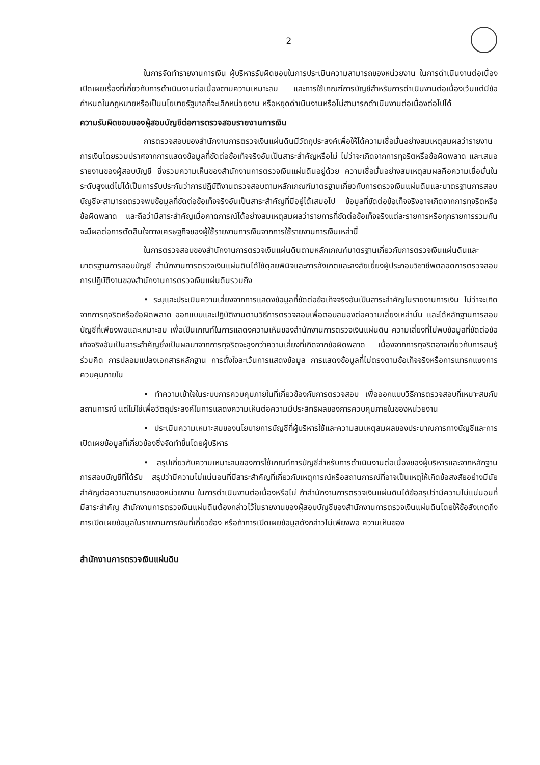2
ในการจัดทำรายงานการเงิน ผู้บริหารรับผิดชอบในการประเมินความสามารถของหน่วยงาน ในการดำเนินงานต่อเนื่อง เปิดเผยเรื่องที่เกี่ยวกับการดำเนินงานต่อเนื่องตามความเหมาะสม และการใช้เกณฑ์การบัญชีสำหรับการดำเนินงานต่อเนื่องเว้นแต่มีข้อกำหนดในกฎหมายหรือเป็นนโยบายรัฐบาลที่จะเลิกหน่วยงาน หรือหยุดดำเนินงานหรือไม่สามารถดำเนินงานต่อเนื่องต่อไปได้
ความรับผิดชอบของผู้สอบบัญชีต่อการตรวจสอบรายงานการเงิน
การตรวจสอบของสำนักงานการตรวจเงินแผ่นดินมีวัตถุประสงค์เพื่อให้ได้ความเชื่อมั่นอย่างสมเหตุสมผลว่ารายงานการเงินโดยรวมปราศจากการแสดงข้อมูลที่ขัดต่อข้อเท็จจริงอันเป็นสาระสำคัญหรือไม่ ไม่ว่าจะเกิดจากการทุจริตหรือข้อผิดพลาด และเสนอรายงานของผู้สอบบัญชี ซึ่งรวมความเห็นของสำนักงานการตรวจเงินแผ่นดินอยู่ด้วย ความเชื่อมั่นอย่างสมเหตุสมผลคือความเชื่อมั่นในระดับสูงแต่ไม่ได้เป็นการรับประกันว่าการปฏิบัติงานตรวจสอบตามหลักเกณฑ์มาตรฐานเกี่ยวกับการตรวจเงินแผ่นดินและมาตรฐานการสอบบัญชีจะสามารถตรวจพบข้อมูลที่ขัดต่อข้อเท็จจริงอันเป็นสาระสำคัญที่มีอยู่ได้เสมอไป ข้อมูลที่ขัดต่อข้อเท็จจริงอาจเกิดจากการทุจริตหรือข้อผิดพลาด และถือว่ามีสาระสำคัญเมื่อคาดการณ์ได้อย่างสมเหตุสมผลว่ารายการที่ขัดต่อข้อเท็จจริงแต่ละรายการหรือทุกรายการรวมกันจะมีผลต่อการตัดสินใจทางเศรษฐกิจของผู้ใช้รายงานการเงินจากการใช้รายงานการเงินเหล่านี้
ในการตรวจสอบของสำนักงานการตรวจเงินแผ่นดินตามหลักเกณฑ์มาตรฐานเกี่ยวกับการตรวจเงินแผ่นดินและมาตรฐานการสอบบัญชี สำนักงานการตรวจเงินแผ่นดินได้ใช้ดุลยพินิจและการสังเกตและสงสัยเยี่ยงผู้ประกอบวิชาชีพตลอดการตรวจสอบ การปฏิบัติงานของสำนักงานการตรวจเงินแผ่นดินรวมถึง
• ระบุและประเมินความเสี่ยงจากการแสดงข้อมูลที่ขัดต่อข้อเท็จจริงอันเป็นสาระสำคัญในรายงานการเงิน ไม่ว่าจะเกิดจากการทุจริตหรือข้อผิดพลาด ออกแบบและปฏิบัติงานตามวิธีการตรวจสอบเพื่อตอบสนองต่อความเสี่ยงเหล่านั้น และได้หลักฐานการสอบบัญชีที่เพียงพอและเหมาะสม เพื่อเป็นเกณฑ์ในการแสดงความเห็นของสำนักงานการตรวจเงินแผ่นดิน ความเสี่ยงที่ไม่พบข้อมูลที่ขัดต่อข้อเท็จจริงอันเป็นสาระสำคัญซึ่งเป็นผลมาจากการทุจริตจะสูงกว่าความเสี่ยงที่เกิดจากข้อผิดพลาด เนื่องจากการทุจริตอาจเกี่ยวกับการสมรู้ร่วมคิด การปลอมแปลงเอกสารหลักฐาน การตั้งใจละเว้นการแสดงข้อมูล การแสดงข้อมูลที่ไม่ตรงตามข้อเท็จจริงหรือการแทรกแซงการควบคุมภายใน
• ทำความเข้าใจในระบบการควบคุมภายในที่เกี่ยวข้องกับการตรวจสอบ เพื่อออกแบบวิธีการตรวจสอบที่เหมาะสมกับสถานการณ์ แต่ไม่ใช่เพื่อวัตถุประสงค์ในการแสดงความเห็นต่อความมีประสิทธิผลของการควบคุมภายในของหน่วยงาน
• ประเมินความเหมาะสมของนโยบายการบัญชีที่ผู้บริหารใช้และความสมเหตุสมผลของประมาณการทางบัญชีและการเปิดเผยข้อมูลที่เกี่ยวข้องซึ่งจัดทำขึ้นโดยผู้บริหาร
• สรุปเกี่ยวกับความเหมาะสมของการใช้เกณฑ์การบัญชีสำหรับการดำเนินงานต่อเนื่องของผู้บริหารและจากหลักฐานการสอบบัญชีที่ได้รับ สรุปว่ามีความไม่แน่นอนที่มีสาระสำคัญที่เกี่ยวกับเหตุการณ์หรือสถานการณ์ที่อาจเป็นเหตุให้เกิดข้อสงสัยอย่างมีนัยสำคัญต่อความสามารถของหน่วยงาน ในการดำเนินงานต่อเนื่องหรือไม่ ถ้าสำนักงานการตรวจเงินแผ่นดินได้ข้อสรุปว่ามีความไม่แน่นอนที่มีสาระสำคัญ สำนักงานการตรวจเงินแผ่นดินต้องกล่าวไว้ในรายงานของผู้สอบบัญชีของสำนักงานการตรวจเงินแผ่นดินโดยให้ข้อสังเกตถึงการเปิดเผยข้อมูลในรายงานการเงินที่เกี่ยวข้อง หรือถ้าการเปิดเผยข้อมูลดังกล่าวไม่เพียงพอ ความเห็นของ
สำนักงานการตรวจเงินแผ่นดิน